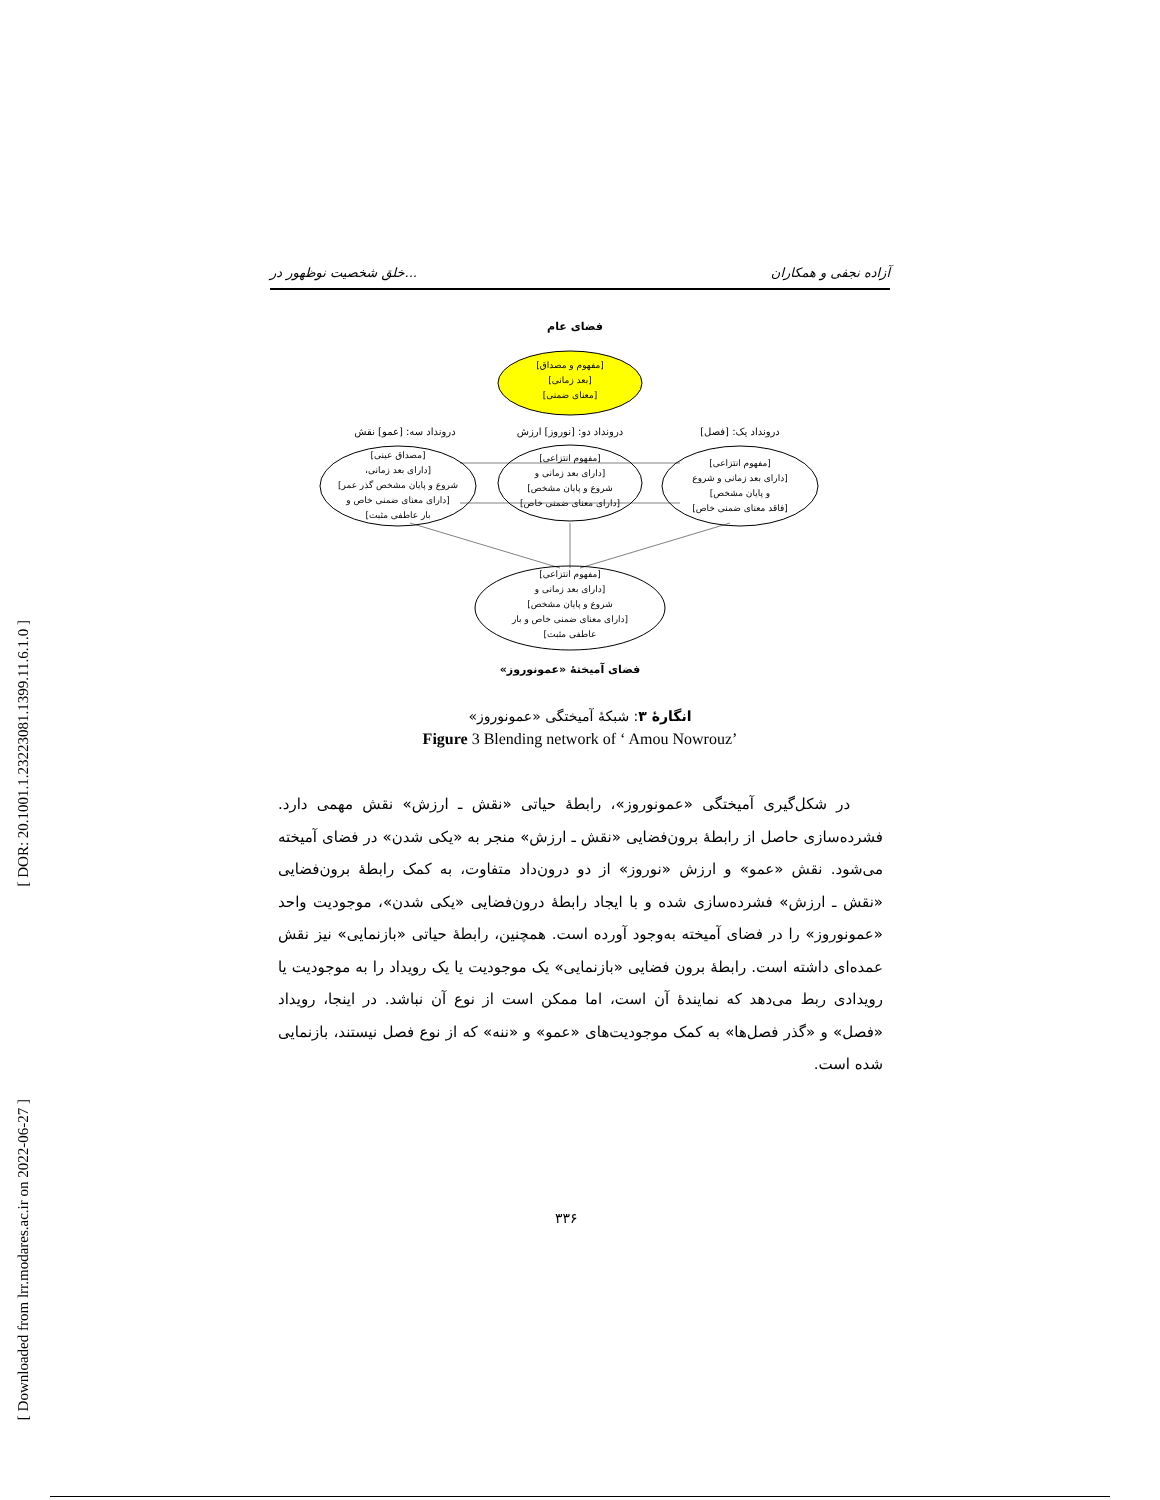[ DOR: 20.1001.1.23223081.1399.11.6.1.0 ]
[ Downloaded from lrr.modares.ac.ir on 2022-06-27 ]
خلق شخصیت نوظهور در... آزاده نجفی و همکاران
فضای عام
[مفهوم و مصداق]
[بعد زمانی]
[معنای ضمنی]
درونداد سه: [عمو] نقش
درونداد دو: [نوروز] ارزش
درونداد یک: [فصل]
[مصداق عینی]
[دارای بعد زمانی،
شروع و پایان مشخص گذر عمر]
[دارای معنای ضمنی خاص و
بار عاطفی مثبت]
[مفهوم انتزاعی]
[دارای بعد زمانی و
شروع و پایان مشخص]
[دارای معنای ضمنی خاص]
[مفهوم انتزاعی]
[دارای بعد زمانی و شروع
و پایان مشخص]
[فاقد معنای ضمنی خاص]
[مفهوم انتزاعی]
[دارای بعد زمانی و
شروع و پایان مشخص]
[دارای معنای ضمنی خاص و بار
عاطفی مثبت]
فضای آمیختهٔ «عمونوروز»
انگارهٔ ۳: شبکهٔ آمیختگی «عمونوروز»
Figure 3 Blending network of ‘ Amou Nowrouz’
در شکل‌گیری آمیختگی «عمونوروز»، رابطهٔ حیاتی «نقش ـ ارزش» نقش مهمی دارد. فشرده‌سازی حاصل از رابطهٔ برون‌فضایی «نقش ـ ارزش» منجر به «یکی شدن» در فضای آمیخته می‌شود. نقش «عمو» و ارزش «نوروز» از دو درون‌داد متفاوت، به کمک رابطهٔ برون‌فضایی «نقش ـ ارزش» فشرده‌سازی شده و با ایجاد رابطهٔ درون‌فضایی «یکی شدن»، موجودیت واحد «عمونوروز» را در فضای آمیخته به‌وجود آورده است. همچنین، رابطهٔ حیاتی «بازنمایی» نیز نقش عمده‌ای داشته است. رابطهٔ برون فضایی «بازنمایی» یک موجودیت یا یک رویداد را به موجودیت یا رویدادی ربط می‌دهد که نمایندهٔ آن است، اما ممکن است از نوع آن نباشد. در اینجا، رویداد «فصل» و «گذر فصل‌ها» به کمک موجودیت‌های «عمو» و «ننه» که از نوع فصل نیستند، بازنمایی شده است.
۳۳۶